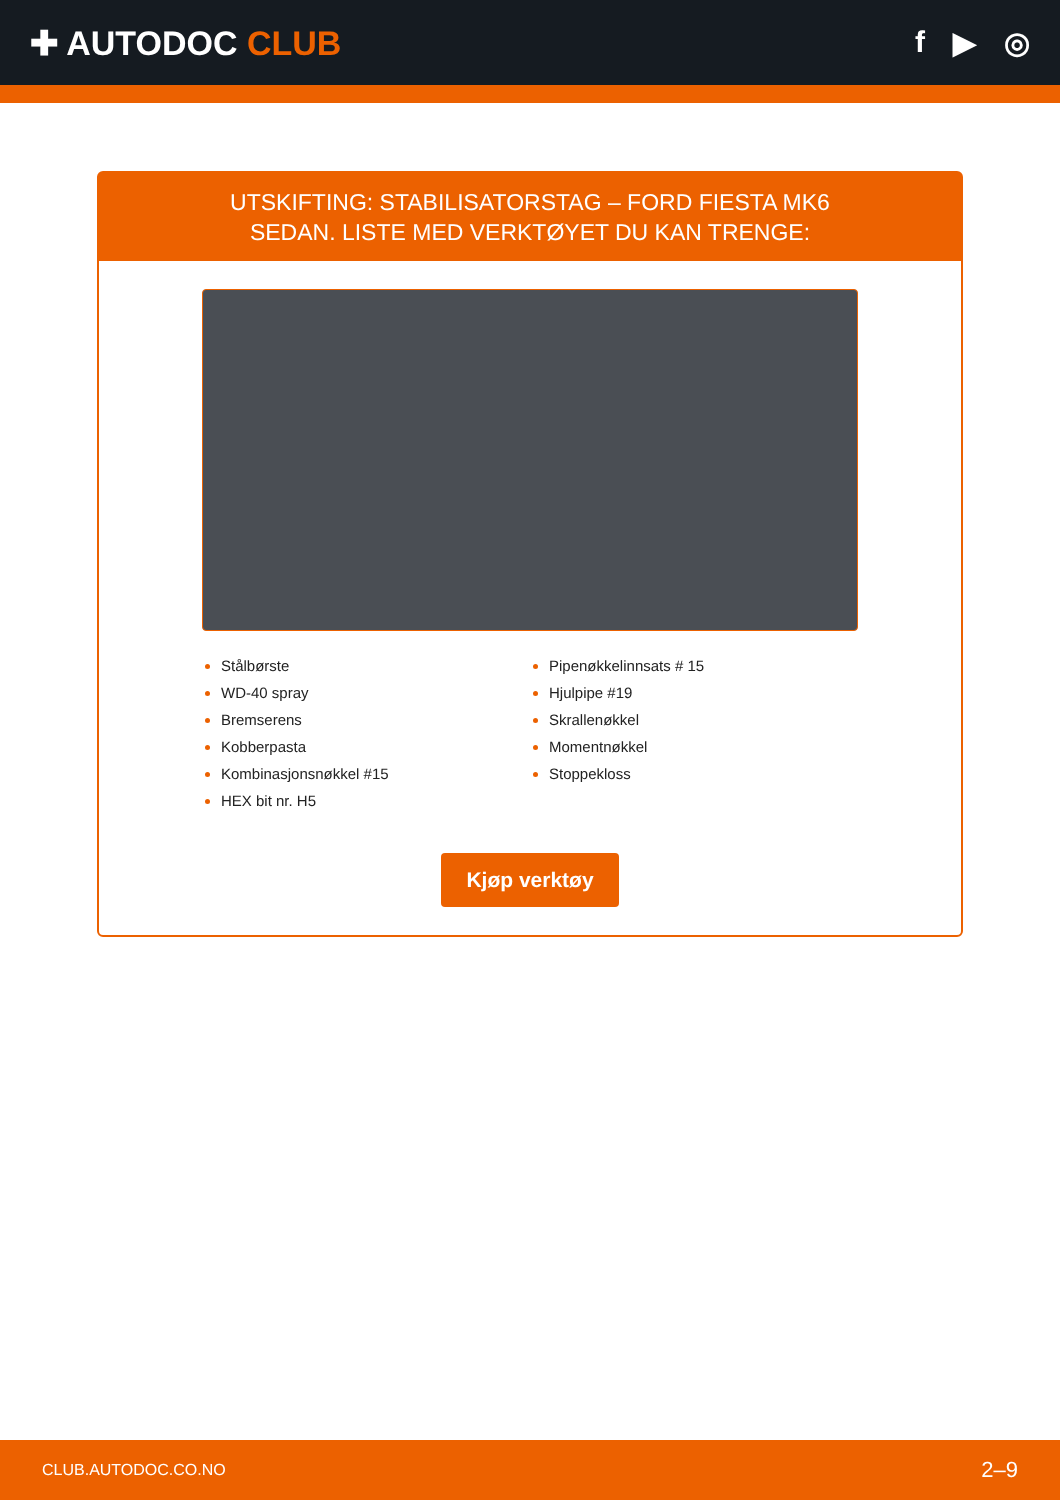✚ AUTODOC CLUB f ▶ ◎
UTSKIFTING: STABILISATORSTAG – FORD FIESTA MK6
SEDAN. LISTE MED VERKTØYET DU KAN TRENGE:
Stålbørste
WD-40 spray
Bremserens
Kobberpasta
Kombinasjonsnøkkel #15
HEX bit nr. H5
Pipenøkkelinnsats # 15
Hjulpipe #19
Skrallenøkkel
Momentnøkkel
Stoppekloss
Kjøp verktøy
CLUB.AUTODOC.CO.NO 2–9